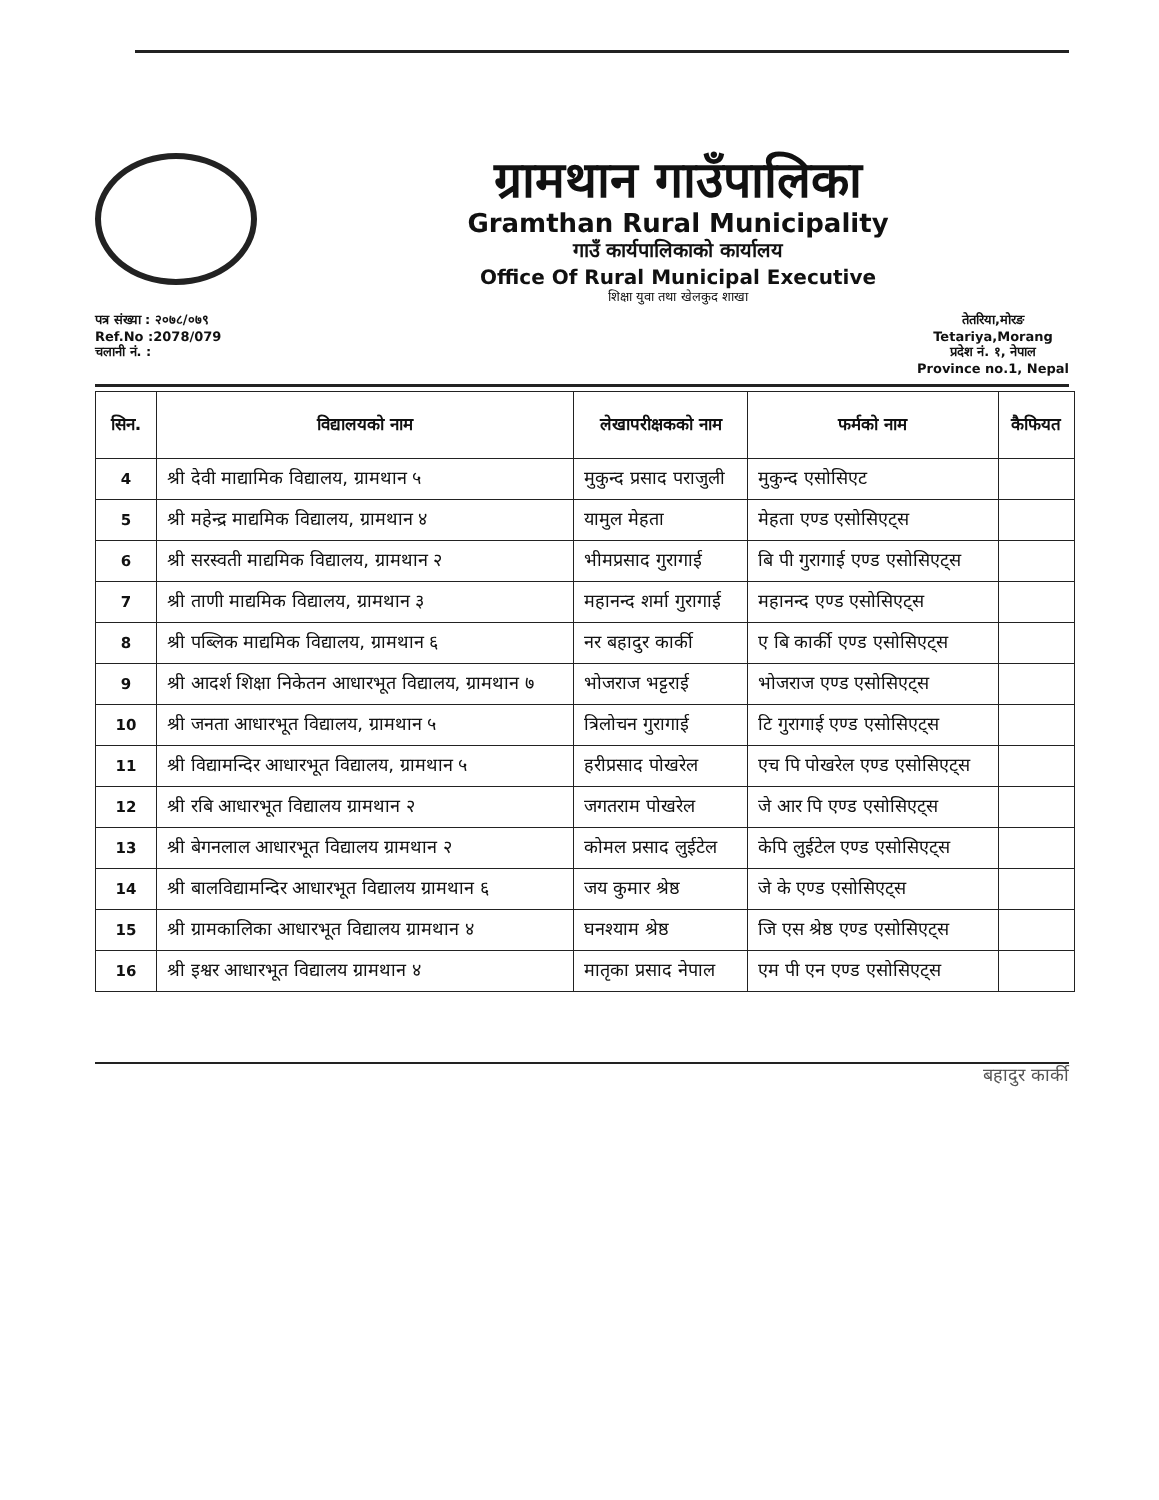ग्रामथान गाउँपालिका
Gramthan Rural Municipality
गाउँ कार्यपालिकाको कार्यालय
Office Of Rural Municipal Executive
शिक्षा युवा तथा खेलकुद शाखा
पत्र संख्या : २०७८/०७९
Ref.No :2078/079
चलानी नं. :
तेतरिया,मोरङ
Tetariya,Morang
प्रदेश नं. १, नेपाल
Province no.1, Nepal
| सिन. | विद्यालयको नाम | लेखापरीक्षकको नाम | फर्मको नाम | कैफियत |
| --- | --- | --- | --- | --- |
| 4 | श्री देवी माद्यामिक विद्यालय, ग्रामथान ५ | मुकुन्द प्रसाद पराजुली | मुकुन्द एसोसिएट | |
| 5 | श्री महेन्द्र माद्यमिक विद्यालय, ग्रामथान ४ | यामुल मेहता | मेहता एण्ड एसोसिएट्स | |
| 6 | श्री सरस्वती माद्यमिक विद्यालय, ग्रामथान २ | भीमप्रसाद गुरागाई | बि पी गुरागाई एण्ड एसोसिएट्स | |
| 7 | श्री ताणी माद्यमिक विद्यालय, ग्रामथान ३ | महानन्द शर्मा गुरागाई | महानन्द एण्ड एसोसिएट्स | |
| 8 | श्री पब्लिक माद्यमिक विद्यालय, ग्रामथान ६ | नर बहादुर कार्की | ए बि कार्की एण्ड एसोसिएट्स | |
| 9 | श्री आदर्श शिक्षा निकेतन आधारभूत विद्यालय, ग्रामथान ७ | भोजराज भट्टराई | भोजराज एण्ड एसोसिएट्स | |
| 10 | श्री जनता आधारभूत विद्यालय, ग्रामथान ५ | त्रिलोचन गुरागाई | टि गुरागाई एण्ड एसोसिएट्स | |
| 11 | श्री विद्यामन्दिर आधारभूत विद्यालय, ग्रामथान ५ | हरीप्रसाद पोखरेल | एच पि पोखरेल एण्ड एसोसिएट्स | |
| 12 | श्री रबि आधारभूत विद्यालय ग्रामथान २ | जगतराम पोखरेल | जे आर पि एण्ड एसोसिएट्स | |
| 13 | श्री बेगनलाल आधारभूत विद्यालय ग्रामथान २ | कोमल प्रसाद लुईटेल | केपि लुईटेल एण्ड एसोसिएट्स | |
| 14 | श्री बालविद्यामन्दिर आधारभूत विद्यालय ग्रामथान ६ | जय कुमार श्रेष्ठ | जे के एण्ड एसोसिएट्स | |
| 15 | श्री ग्रामकालिका आधारभूत विद्यालय ग्रामथान ४ | घनश्याम श्रेष्ठ | जि एस श्रेष्ठ एण्ड एसोसिएट्स | |
| 16 | श्री इश्वर आधारभूत विद्यालय ग्रामथान ४ | मातृका प्रसाद नेपाल | एम पी एन एण्ड एसोसिएट्स | |
बहादुर कार्की